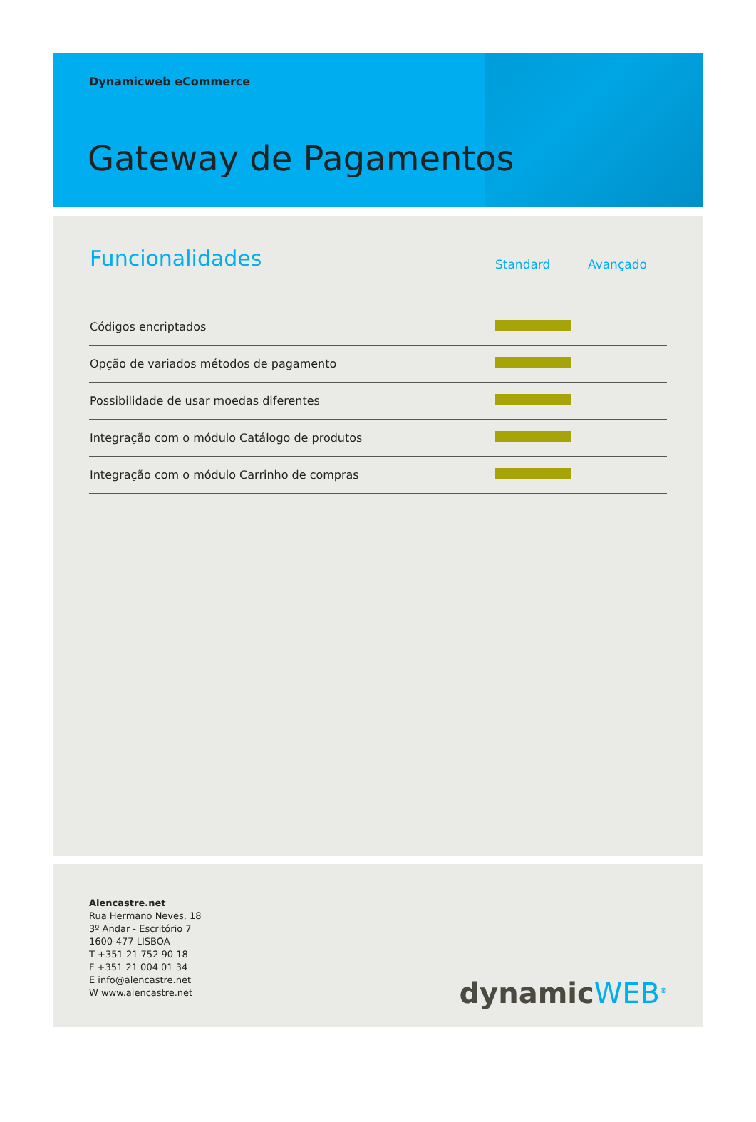Dynamicweb eCommerce
Gateway de Pagamentos
| Funcionalidades | Standard | Avançado |
| --- | --- | --- |
| Códigos encriptados | | |
| Opção de variados métodos de pagamento | | |
| Possibilidade de usar moedas diferentes | | |
| Integração com o módulo Catálogo de produtos | | |
| Integração com o módulo Carrinho de compras | | |
Alencastre.net
Rua Hermano Neves, 18
3º Andar - Escritório 7
1600-477 LISBOA
T +351 21 752 90 18
F +351 21 004 01 34
E info@alencastre.net
W www.alencastre.net
dynamicWEB<sup>®</sup>